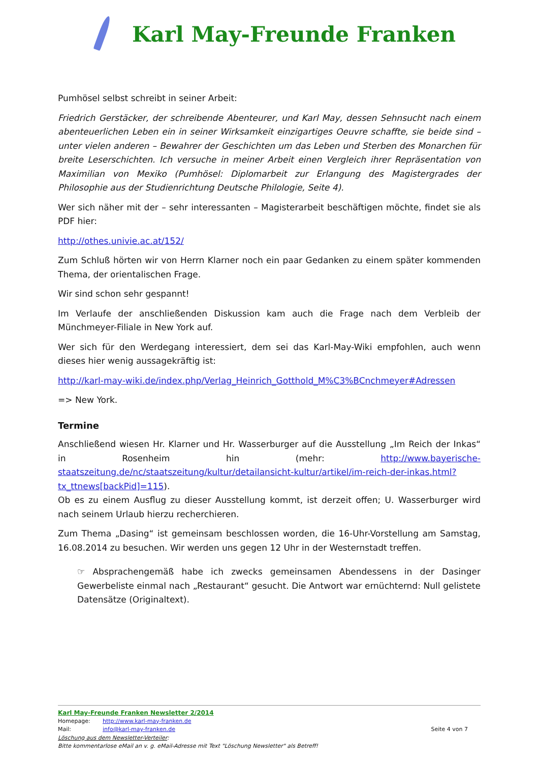Karl May-Freunde Franken
Pumhösel selbst schreibt in seiner Arbeit:
Friedrich Gerstäcker, der schreibende Abenteurer, und Karl May, dessen Sehnsucht nach einem abenteuerlichen Leben ein in seiner Wirksamkeit einzigartiges Oeuvre schaffte, sie beide sind – unter vielen anderen – Bewahrer der Geschichten um das Leben und Sterben des Monarchen für breite Leserschichten. Ich versuche in meiner Arbeit einen Vergleich ihrer Repräsentation von Maximilian von Mexiko (Pumhösel: Diplomarbeit zur Erlangung des Magistergrades der Philosophie aus der Studienrichtung Deutsche Philologie, Seite 4).
Wer sich näher mit der – sehr interessanten – Magisterarbeit beschäftigen möchte, findet sie als PDF hier:
http://othes.univie.ac.at/152/
Zum Schluß hörten wir von Herrn Klarner noch ein paar Gedanken zu einem später kommenden Thema, der orientalischen Frage.
Wir sind schon sehr gespannt!
Im Verlaufe der anschließenden Diskussion kam auch die Frage nach dem Verbleib der Münchmeyer-Filiale in New York auf.
Wer sich für den Werdegang interessiert, dem sei das Karl-May-Wiki empfohlen, auch wenn dieses hier wenig aussagekräftig ist:
http://karl-may-wiki.de/index.php/Verlag_Heinrich_Gotthold_M%C3%BCnchmeyer#Adressen
=> New York.
Termine
Anschließend wiesen Hr. Klarner und Hr. Wasserburger auf die Ausstellung „Im Reich der Inkas“ in Rosenheim hin (mehr: http://www.bayerische-staatszeitung.de/nc/staatszeitung/kultur/detailansicht-kultur/artikel/im-reich-der-inkas.html?tx_ttnews[backPid]=115).
Ob es zu einem Ausflug zu dieser Ausstellung kommt, ist derzeit offen; U. Wasserburger wird nach seinem Urlaub hierzu recherchieren.
Zum Thema „Dasing“ ist gemeinsam beschlossen worden, die 16-Uhr-Vorstellung am Samstag, 16.08.2014 zu besuchen. Wir werden uns gegen 12 Uhr in der Westernstadt treffen.
☞ Absprachengemäß habe ich zwecks gemeinsamen Abendessens in der Dasinger Gewerbeliste einmal nach „Restaurant“ gesucht. Die Antwort war ernüchternd: Null gelistete Datensätze (Originaltext).
Karl May-Freunde Franken Newsletter 2/2014
Homepage: http://www.karl-may-franken.de
Mail: info@karl-may-franken.de Seite 4 von 7
Löschung aus dem Newsletter-Verteiler:
Bitte kommentarlose eMail an v. g. eMail-Adresse mit Text "Löschung Newsletter" als Betreff!